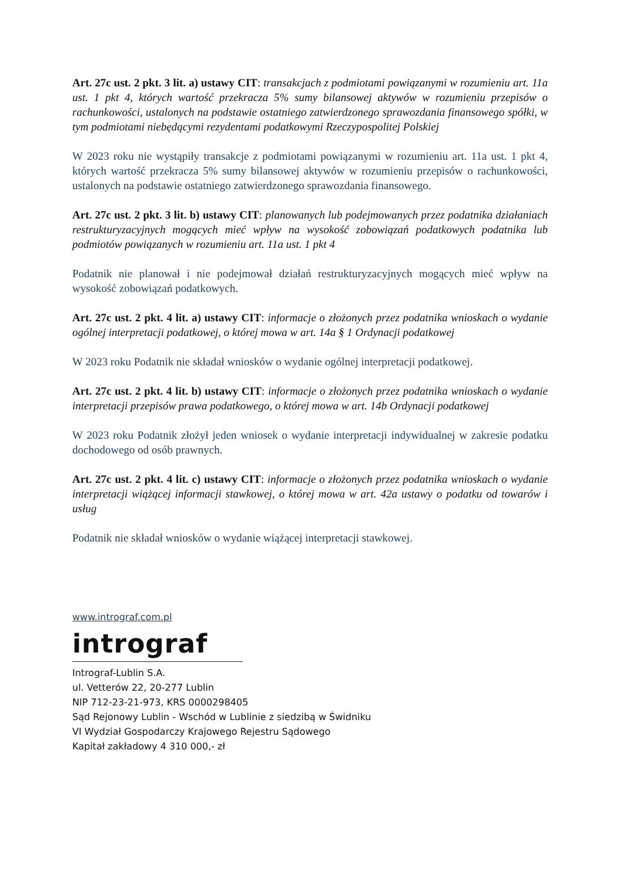Art. 27c ust. 2 pkt. 3 lit. a) ustawy CIT: transakcjach z podmiotami powiązanymi w rozumieniu art. 11a ust. 1 pkt 4, których wartość przekracza 5% sumy bilansowej aktywów w rozumieniu przepisów o rachunkowości, ustalonych na podstawie ostatniego zatwierdzonego sprawozdania finansowego spółki, w tym podmiotami niebędącymi rezydentami podatkowymi Rzeczypospolitej Polskiej
W 2023 roku nie wystąpiły transakcje z podmiotami powiązanymi w rozumieniu art. 11a ust. 1 pkt 4, których wartość przekracza 5% sumy bilansowej aktywów w rozumieniu przepisów o rachunkowości, ustalonych na podstawie ostatniego zatwierdzonego sprawozdania finansowego.
Art. 27c ust. 2 pkt. 3 lit. b) ustawy CIT: planowanych lub podejmowanych przez podatnika działaniach restrukturyzacyjnych mogących mieć wpływ na wysokość zobowiązań podatkowych podatnika lub podmiotów powiązanych w rozumieniu art. 11a ust. 1 pkt 4
Podatnik nie planował i nie podejmował działań restrukturyzacyjnych mogących mieć wpływ na wysokość zobowiązań podatkowych.
Art. 27c ust. 2 pkt. 4 lit. a) ustawy CIT: informacje o złożonych przez podatnika wnioskach o wydanie ogólnej interpretacji podatkowej, o której mowa w art. 14a § 1 Ordynacji podatkowej
W 2023 roku Podatnik nie składał wniosków o wydanie ogólnej interpretacji podatkowej.
Art. 27c ust. 2 pkt. 4 lit. b) ustawy CIT: informacje o złożonych przez podatnika wnioskach o wydanie interpretacji przepisów prawa podatkowego, o której mowa w art. 14b Ordynacji podatkowej
W 2023 roku Podatnik złożył jeden wniosek o wydanie interpretacji indywidualnej w zakresie podatku dochodowego od osób prawnych.
Art. 27c ust. 2 pkt. 4 lit. c) ustawy CIT: informacje o złożonych przez podatnika wnioskach o wydanie interpretacji wiążącej informacji stawkowej, o której mowa w art. 42a ustawy o podatku od towarów i usług
Podatnik nie składał wniosków o wydanie wiążącej interpretacji stawkowej.
www.intrograf.com.pl
intrograf
Intrograf-Lublin S.A.
ul. Vetterów 22, 20-277 Lublin
NIP 712-23-21-973, KRS 0000298405
Sąd Rejonowy Lublin - Wschód w Lublinie z siedzibą w Świdniku
VI Wydział Gospodarczy Krajowego Rejestru Sądowego
Kapitał zakładowy 4 310 000,- zł